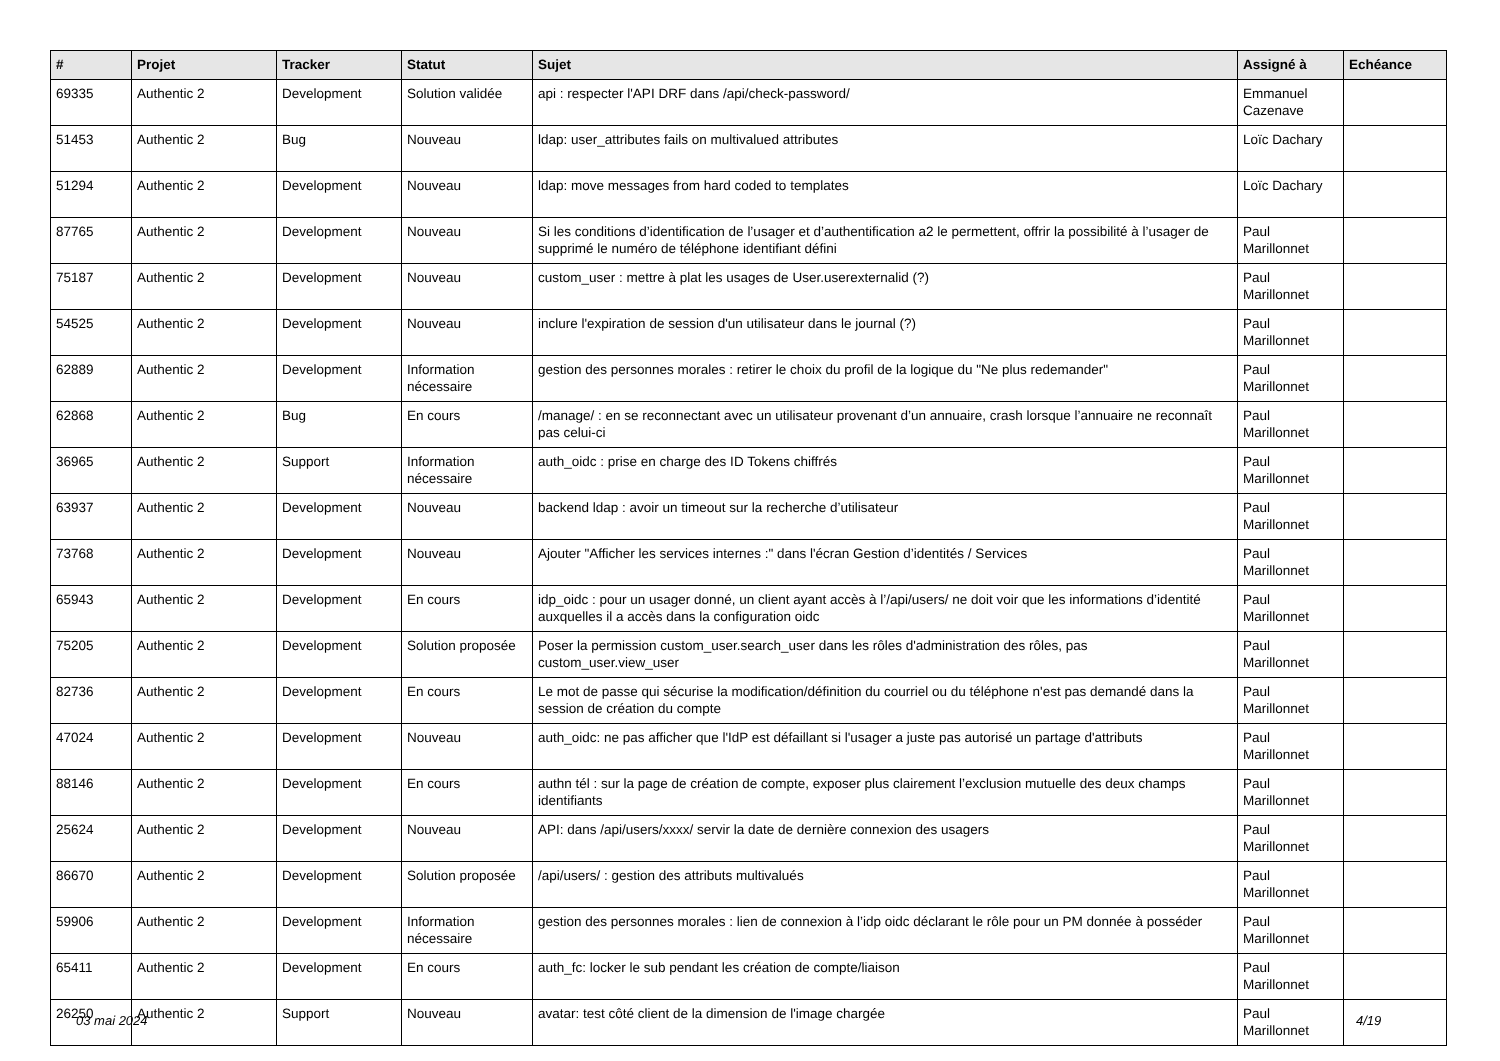| # | Projet | Tracker | Statut | Sujet | Assigné à | Echéance |
| --- | --- | --- | --- | --- | --- | --- |
| 69335 | Authentic 2 | Development | Solution validée | api : respecter l'API DRF dans /api/check-password/ | Emmanuel Cazenave | |
| 51453 | Authentic 2 | Bug | Nouveau | ldap: user_attributes fails on multivalued attributes | Loïc Dachary | |
| 51294 | Authentic 2 | Development | Nouveau | ldap: move messages from hard coded to templates | Loïc Dachary | |
| 87765 | Authentic 2 | Development | Nouveau | Si les conditions d’identification de l’usager et d’authentification a2 le permettent, offrir la possibilité à l’usager de supprimé le numéro de téléphone identifiant défini | Paul Marillonnet | |
| 75187 | Authentic 2 | Development | Nouveau | custom_user : mettre à plat les usages de User.userexternalid (?) | Paul Marillonnet | |
| 54525 | Authentic 2 | Development | Nouveau | inclure l'expiration de session d'un utilisateur dans le journal (?) | Paul Marillonnet | |
| 62889 | Authentic 2 | Development | Information nécessaire | gestion des personnes morales : retirer le choix du profil de la logique du "Ne plus redemander" | Paul Marillonnet | |
| 62868 | Authentic 2 | Bug | En cours | /manage/ : en se reconnectant avec un utilisateur provenant d’un annuaire, crash lorsque l’annuaire ne reconnaît pas celui-ci | Paul Marillonnet | |
| 36965 | Authentic 2 | Support | Information nécessaire | auth_oidc : prise en charge des ID Tokens chiffrés | Paul Marillonnet | |
| 63937 | Authentic 2 | Development | Nouveau | backend ldap : avoir un timeout sur la recherche d’utilisateur | Paul Marillonnet | |
| 73768 | Authentic 2 | Development | Nouveau | Ajouter "Afficher les services internes :" dans l'écran Gestion d’identités / Services | Paul Marillonnet | |
| 65943 | Authentic 2 | Development | En cours | idp_oidc : pour un usager donné, un client ayant accès à l’/api/users/ ne doit voir que les informations d’identité auxquelles il a accès dans la configuration oidc | Paul Marillonnet | |
| 75205 | Authentic 2 | Development | Solution proposée | Poser la permission custom_user.search_user dans les rôles d'administration des rôles, pas custom_user.view_user | Paul Marillonnet | |
| 82736 | Authentic 2 | Development | En cours | Le mot de passe qui sécurise la modification/définition du courriel ou du téléphone n'est pas demandé dans la session de création du compte | Paul Marillonnet | |
| 47024 | Authentic 2 | Development | Nouveau | auth_oidc: ne pas afficher que l'IdP est défaillant si l'usager a juste pas autorisé un partage d'attributs | Paul Marillonnet | |
| 88146 | Authentic 2 | Development | En cours | authn tél : sur la page de création de compte, exposer plus clairement l’exclusion mutuelle des deux champs identifiants | Paul Marillonnet | |
| 25624 | Authentic 2 | Development | Nouveau | API: dans /api/users/xxxx/ servir la date de dernière connexion des usagers | Paul Marillonnet | |
| 86670 | Authentic 2 | Development | Solution proposée | /api/users/ : gestion des attributs multivalués | Paul Marillonnet | |
| 59906 | Authentic 2 | Development | Information nécessaire | gestion des personnes morales : lien de connexion à l’idp oidc déclarant le rôle pour un PM donnée à posséder | Paul Marillonnet | |
| 65411 | Authentic 2 | Development | En cours | auth_fc: locker le sub pendant les création de compte/liaison | Paul Marillonnet | |
| 26250 | Authentic 2 | Support | Nouveau | avatar: test côté client de la dimension de l'image chargée | Paul Marillonnet | |
03 mai 2024 4/19